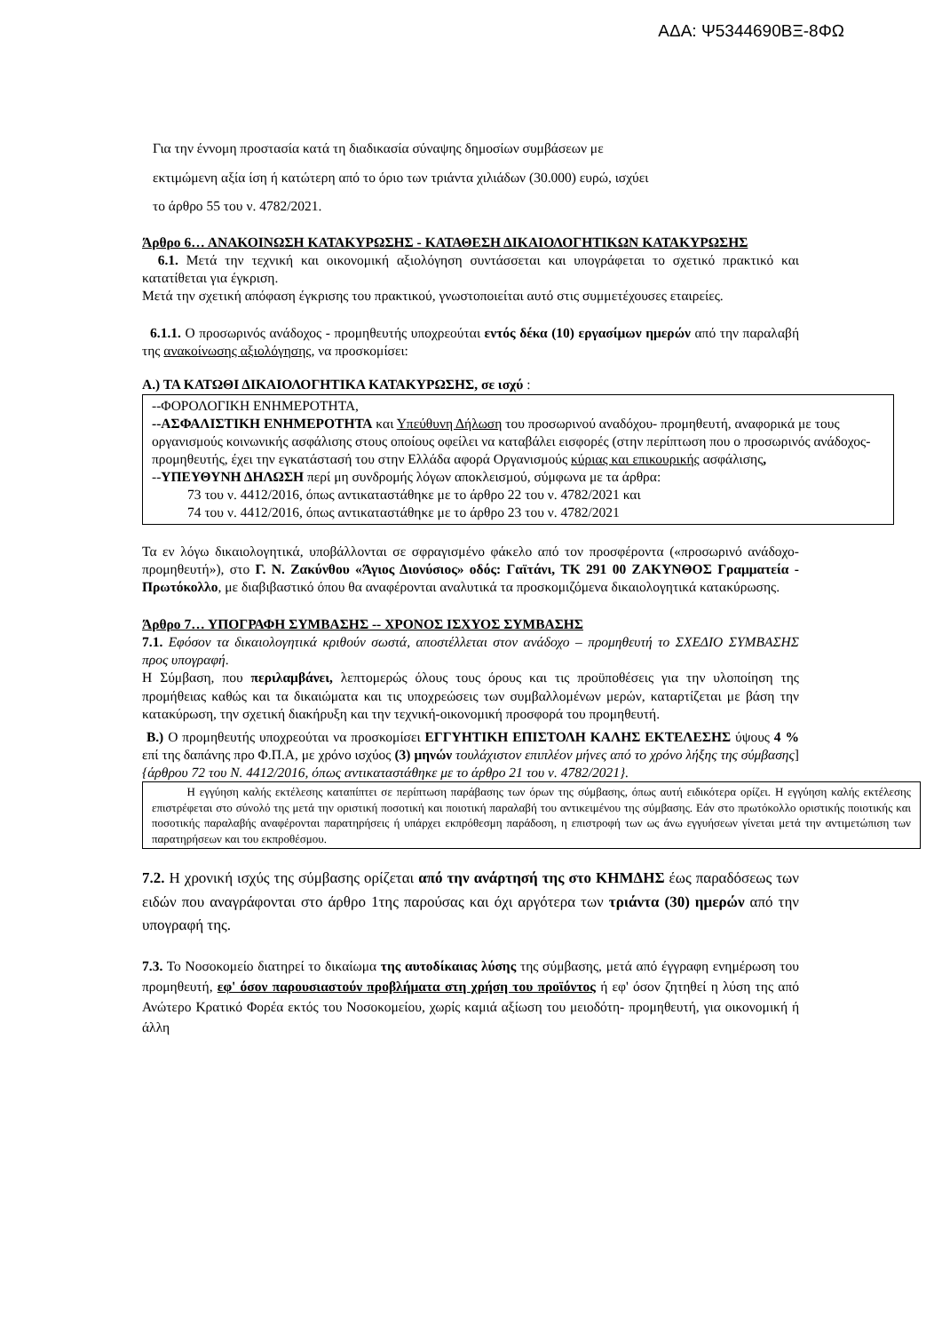ΑΔΑ: Ψ5344690ΒΞ-8ΦΩ
Για την έννομη προστασία κατά τη διαδικασία σύναψης δημοσίων συμβάσεων με
εκτιμώμενη αξία ίση ή κατώτερη από το όριο των τριάντα χιλιάδων (30.000) ευρώ, ισχύει
το άρθρο 55 του ν. 4782/2021.
Άρθρο 6… ΑΝΑΚΟΙΝΩΣΗ ΚΑΤΑΚΥΡΩΣΗΣ - ΚΑΤΑΘΕΣΗ ΔΙΚΑΙΟΛΟΓΗΤΙΚΩΝ ΚΑΤΑΚΥΡΩΣΗΣ
6.1. Μετά την τεχνική και οικονομική αξιολόγηση συντάσσεται και υπογράφεται το σχετικό πρακτικό και κατατίθεται για έγκριση.
Μετά την σχετική απόφαση έγκρισης του πρακτικού, γνωστοποιείται αυτό στις συμμετέχουσες εταιρείες.
6.1.1. Ο προσωρινός ανάδοχος - προμηθευτής υποχρεούται εντός δέκα (10) εργασίμων ημερών από την παραλαβή της ανακοίνωσης αξιολόγησης, να προσκομίσει:
Α.) ΤΑ ΚΑΤΩΘΙ ΔΙΚΑΙΟΛΟΓΗΤΙΚΑ ΚΑΤΑΚΥΡΩΣΗΣ, σε ισχύ :
--ΦΟΡΟΛΟΓΙΚΗ ΕΝΗΜΕΡΟΤΗΤΑ,
--ΑΣΦΑΛΙΣΤΙΚΗ ΕΝΗΜΕΡΟΤΗΤΑ και Υπεύθυνη Δήλωση του προσωρινού αναδόχου- προμηθευτή, αναφορικά με τους οργανισμούς κοινωνικής ασφάλισης στους οποίους οφείλει να καταβάλει εισφορές (στην περίπτωση που ο προσωρινός ανάδοχος- προμηθευτής, έχει την εγκατάστασή του στην Ελλάδα αφορά Οργανισμούς κύριας και επικουρικής ασφάλισης,
--ΥΠΕΥΘΥΝΗ ΔΗΛΩΣΗ περί μη συνδρομής λόγων αποκλεισμού, σύμφωνα με τα άρθρα:
73 του ν. 4412/2016, όπως αντικαταστάθηκε με το άρθρο 22 του ν. 4782/2021 και
74 του ν. 4412/2016, όπως αντικαταστάθηκε με το άρθρο 23 του ν. 4782/2021
Τα εν λόγω δικαιολογητικά, υποβάλλονται σε σφραγισμένο φάκελο από τον προσφέροντα («προσωρινό ανάδοχο-προμηθευτή»), στο Γ. Ν. Ζακύνθου «Άγιος Διονύσιος» οδός: Γαϊτάνι, ΤΚ 291 00 ΖΑΚΥΝΘΟΣ Γραμματεία - Πρωτόκολλο, με διαβιβαστικό όπου θα αναφέρονται αναλυτικά τα προσκομιζόμενα δικαιολογητικά κατακύρωσης.
Άρθρο 7… ΥΠΟΓΡΑΦΗ ΣΥΜΒΑΣΗΣ -- ΧΡΟΝΟΣ ΙΣΧΥΟΣ ΣΥΜΒΑΣΗΣ
7.1. Εφόσον τα δικαιολογητικά κριθούν σωστά, αποστέλλεται στον ανάδοχο – προμηθευτή το ΣΧΕΔΙΟ ΣΥΜΒΑΣΗΣ προς υπογραφή.
Η Σύμβαση, που περιλαμβάνει, λεπτομερώς όλους τους όρους και τις προϋποθέσεις για την υλοποίηση της προμήθειας καθώς και τα δικαιώματα και τις υποχρεώσεις των συμβαλλομένων μερών, καταρτίζεται με βάση την κατακύρωση, την σχετική διακήρυξη και την τεχνική-οικονομική προσφορά του προμηθευτή.
Β.) Ο προμηθευτής υποχρεούται να προσκομίσει ΕΓΓΥΗΤΙΚΗ ΕΠΙΣΤΟΛΗ ΚΑΛΗΣ ΕΚΤΕΛΕΣΗΣ ύψους 4 % επί της δαπάνης προ Φ.Π.Α, με χρόνο ισχύος (3) μηνών τουλάχιστον επιπλέον μήνες από το χρόνο λήξης της σύμβασης] {άρθρου 72 του Ν. 4412/2016, όπως αντικαταστάθηκε με το άρθρο 21 του ν. 4782/2021}.
Η εγγύηση καλής εκτέλεσης καταπίπτει σε περίπτωση παράβασης των όρων της σύμβασης, όπως αυτή ειδικότερα ορίζει. Η εγγύηση καλής εκτέλεσης επιστρέφεται στο σύνολό της μετά την οριστική ποσοτική και ποιοτική παραλαβή του αντικειμένου της σύμβασης. Εάν στο πρωτόκολλο οριστικής ποιοτικής και ποσοτικής παραλαβής αναφέρονται παρατηρήσεις ή υπάρχει εκπρόθεσμη παράδοση, η επιστροφή των ως άνω εγγυήσεων γίνεται μετά την αντιμετώπιση των παρατηρήσεων και του εκπροθέσμου.
7.2. Η χρονική ισχύς της σύμβασης ορίζεται από την ανάρτησή της στο ΚΗΜΔΗΣ έως παραδόσεως των ειδών που αναγράφονται στο άρθρο 1της παρούσας και όχι αργότερα των τριάντα (30) ημερών από την υπογραφή της.
7.3. Το Νοσοκομείο διατηρεί το δικαίωμα της αυτοδίκαιας λύσης της σύμβασης, μετά από έγγραφη ενημέρωση του προμηθευτή, εφ' όσον παρουσιαστούν προβλήματα στη χρήση του προϊόντος ή εφ' όσον ζητηθεί η λύση της από Ανώτερο Κρατικό Φορέα εκτός του Νοσοκομείου, χωρίς καμιά αξίωση του μειοδότη- προμηθευτή, για οικονομική ή άλλη